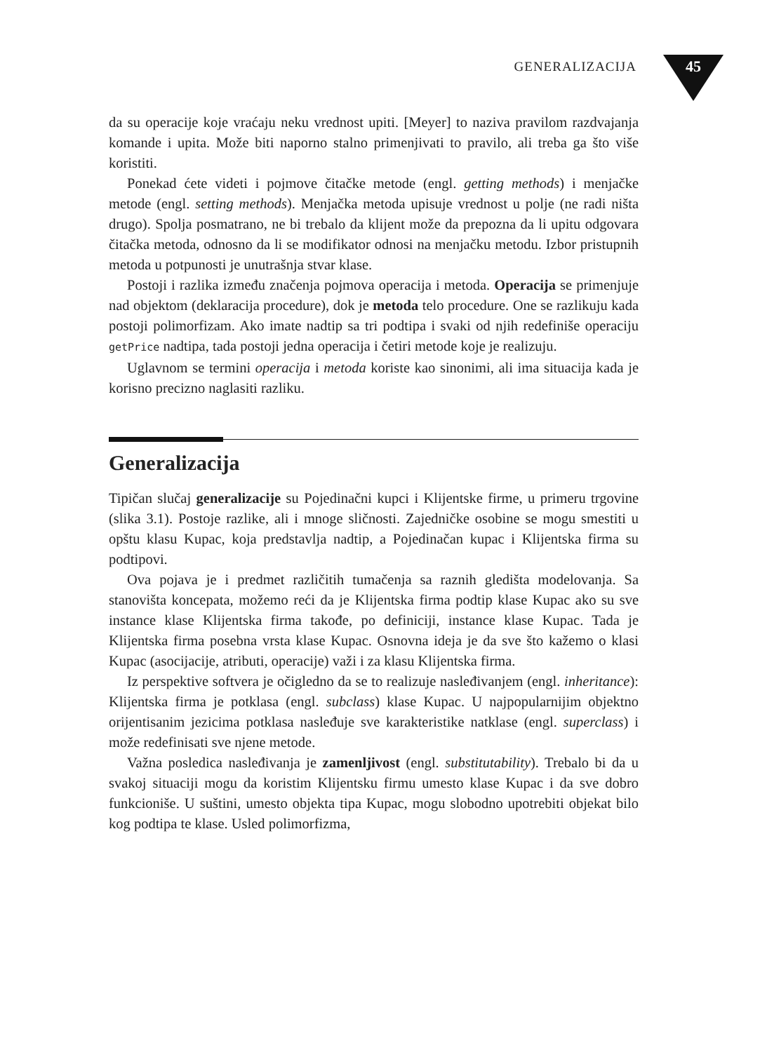GENERALIZACIJA 45
da su operacije koje vraćaju neku vrednost upiti. [Meyer] to naziva pravilom razdvajanja komande i upita. Može biti naporno stalno primenjivati to pravilo, ali treba ga što više koristiti.
Ponekad ćete videti i pojmove čitačke metode (engl. getting methods) i menjačke metode (engl. setting methods). Menjačka metoda upisuje vrednost u polje (ne radi ništa drugo). Spolja posmatrano, ne bi trebalo da klijent može da prepozna da li upitu odgovara čitačka metoda, odnosno da li se modifikator odnosi na menjačku metodu. Izbor pristupnih metoda u potpunosti je unutrašnja stvar klase.
Postoji i razlika između značenja pojmova operacija i metoda. Operacija se primenjuje nad objektom (deklaracija procedure), dok je metoda telo procedure. One se razlikuju kada postoji polimorfizam. Ako imate nadtip sa tri podtipa i svaki od njih redefiniše operaciju getPrice nadtipa, tada postoji jedna operacija i četiri metode koje je realizuju.
Uglavnom se termini operacija i metoda koriste kao sinonimi, ali ima situacija kada je korisno precizno naglasiti razliku.
Generalizacija
Tipičan slučaj generalizacije su Pojedinačni kupci i Klijentske firme, u primeru trgovine (slika 3.1). Postoje razlike, ali i mnoge sličnosti. Zajedničke osobine se mogu smestiti u opštu klasu Kupac, koja predstavlja nadtip, a Pojedinačan kupac i Klijentska firma su podtipovi.
Ova pojava je i predmet različitih tumačenja sa raznih gledišta modelovanja. Sa stanovišta koncepata, možemo reći da je Klijentska firma podtip klase Kupac ako su sve instance klase Klijentska firma takođe, po definiciji, instance klase Kupac. Tada je Klijentska firma posebna vrsta klase Kupac. Osnovna ideja je da sve što kažemo o klasi Kupac (asocijacije, atributi, operacije) važi i za klasu Klijentska firma.
Iz perspektive softvera je očigledno da se to realizuje nasleđivanjem (engl. inheritance): Klijentska firma je potklasa (engl. subclass) klase Kupac. U najpopularnijim objektno orijentisanim jezicima potklasa nasleđuje sve karakteristike natklase (engl. superclass) i može redefinisati sve njene metode.
Važna posledica nasleđivanja je zamenljivost (engl. substitutability). Trebalo bi da u svakoj situaciji mogu da koristim Klijentsku firmu umesto klase Kupac i da sve dobro funkcioniše. U suštini, umesto objekta tipa Kupac, mogu slobodno upotrebiti objekat bilo kog podtipa te klase. Usled polimorfizma,